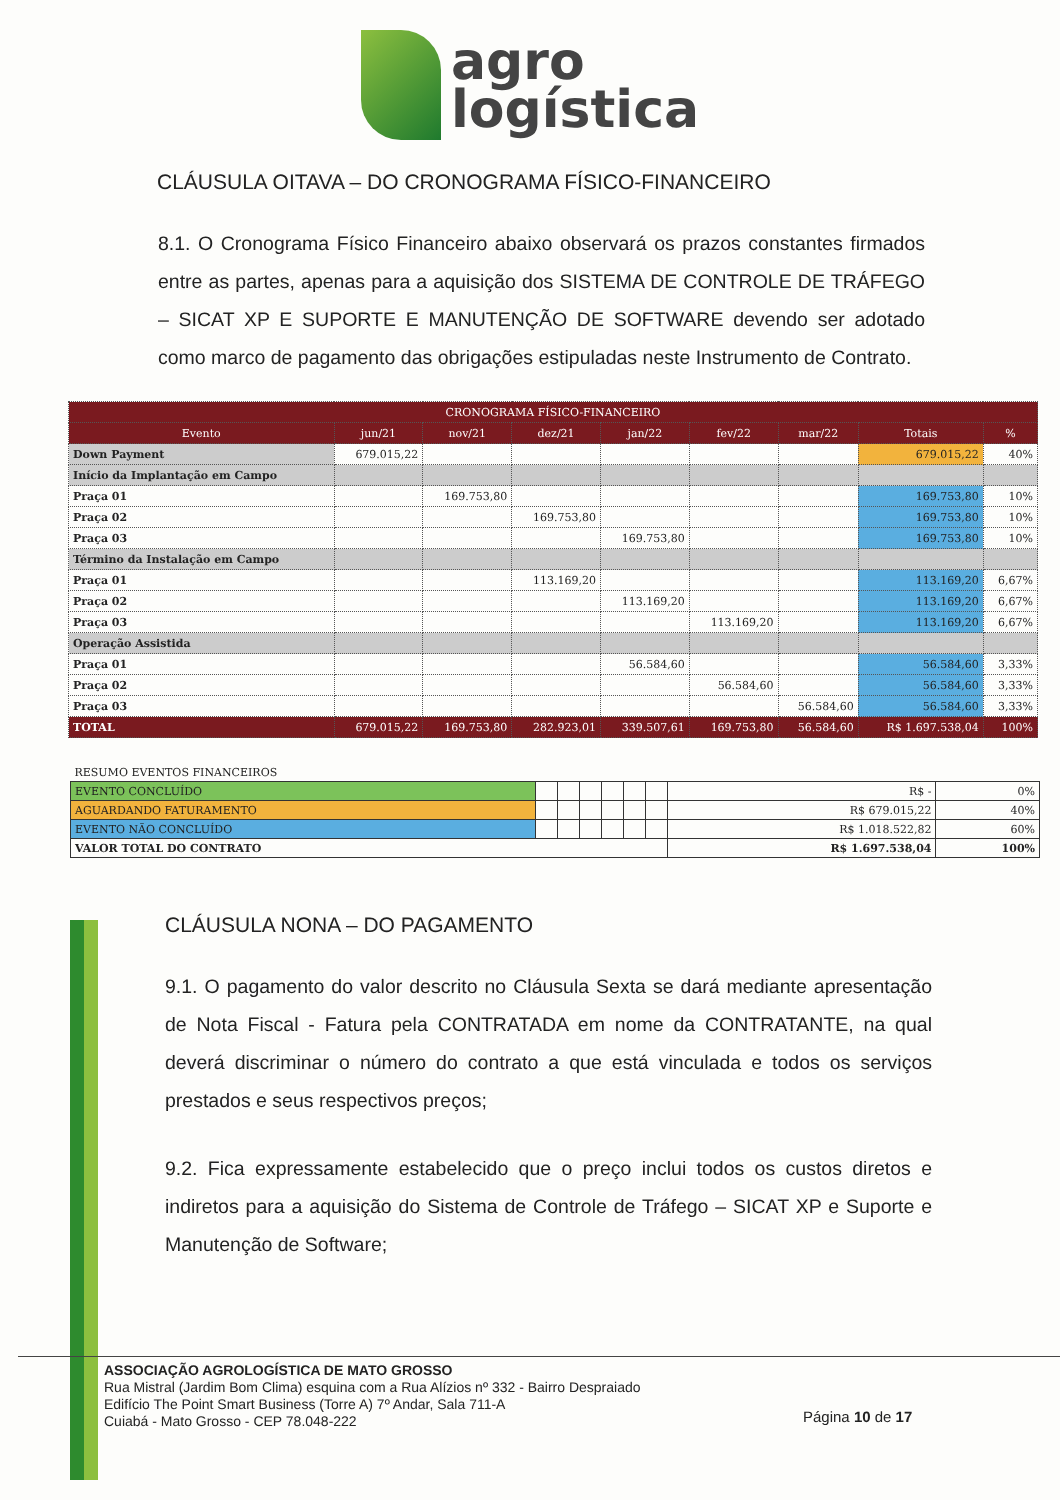agro
logística
CLÁUSULA OITAVA – DO CRONOGRAMA FÍSICO-FINANCEIRO
8.1. O Cronograma Físico Financeiro abaixo observará os prazos constantes firmados entre as partes, apenas para a aquisição dos SISTEMA DE CONTROLE DE TRÁFEGO – SICAT XP E SUPORTE E MANUTENÇÃO DE SOFTWARE devendo ser adotado como marco de pagamento das obrigações estipuladas neste Instrumento de Contrato.
| CRONOGRAMA FÍSICO-FINANCEIRO | | | | | | | | |
| --- | --- | --- | --- | --- | --- | --- | --- | --- |
| Evento | jun/21 | nov/21 | dez/21 | jan/22 | fev/22 | mar/22 | Totais | % |
| Down Payment | 679.015,22 | | | | | | 679.015,22 | 40% |
| Início da Implantação em Campo | | | | | | | | |
| Praça 01 | | 169.753,80 | | | | | 169.753,80 | 10% |
| Praça 02 | | | 169.753,80 | | | | 169.753,80 | 10% |
| Praça 03 | | | | 169.753,80 | | | 169.753,80 | 10% |
| Término da Instalação em Campo | | | | | | | | |
| Praça 01 | | | 113.169,20 | | | | 113.169,20 | 6,67% |
| Praça 02 | | | | 113.169,20 | | | 113.169,20 | 6,67% |
| Praça 03 | | | | | 113.169,20 | | 113.169,20 | 6,67% |
| Operação Assistida | | | | | | | | |
| Praça 01 | | | | 56.584,60 | | | 56.584,60 | 3,33% |
| Praça 02 | | | | | 56.584,60 | | 56.584,60 | 3,33% |
| Praça 03 | | | | | | 56.584,60 | 56.584,60 | 3,33% |
| TOTAL | 679.015,22 | 169.753,80 | 282.923,01 | 339.507,61 | 169.753,80 | 56.584,60 | R$ 1.697.538,04 | 100% |
| RESUMO EVENTOS FINANCEIROS | | | | | | | | |
| EVENTO CONCLUÍDO | | | | | | | R$ - | 0% |
| AGUARDANDO FATURAMENTO | | | | | | | R$ 679.015,22 | 40% |
| EVENTO NÃO CONCLUÍDO | | | | | | | R$ 1.018.522,82 | 60% |
| VALOR TOTAL DO CONTRATO | | | | | | | R$ 1.697.538,04 | 100% |
CLÁUSULA NONA – DO PAGAMENTO
9.1. O pagamento do valor descrito no Cláusula Sexta se dará mediante apresentação de Nota Fiscal - Fatura pela CONTRATADA em nome da CONTRATANTE, na qual deverá discriminar o número do contrato a que está vinculada e todos os serviços prestados e seus respectivos preços;
9.2. Fica expressamente estabelecido que o preço inclui todos os custos diretos e indiretos para a aquisição do Sistema de Controle de Tráfego – SICAT XP e Suporte e Manutenção de Software;
ASSOCIAÇÃO AGROLOGÍSTICA DE MATO GROSSO
Rua Mistral (Jardim Bom Clima) esquina com a Rua Alízios nº 332 - Bairro Despraiado
Edifício The Point Smart Business (Torre A) 7º Andar, Sala 711-A
Cuiabá - Mato Grosso - CEP 78.048-222
Página 10 de 17